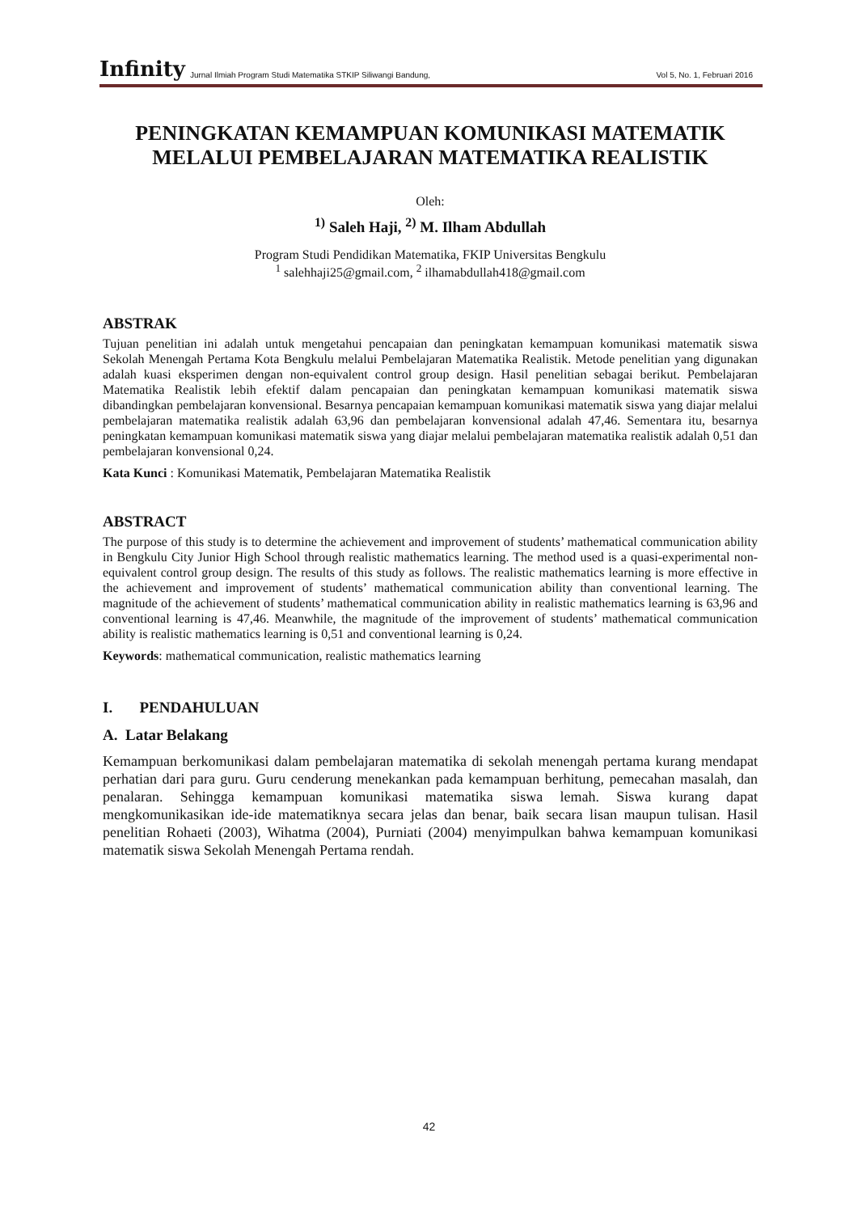Infinity Jurnal Ilmiah Program Studi Matematika STKIP Siliwangi Bandung, Vol 5, No. 1, Februari 2016
PENINGKATAN KEMAMPUAN KOMUNIKASI MATEMATIK MELALUI PEMBELAJARAN MATEMATIKA REALISTIK
Oleh:
<sup>1)</sup> Saleh Haji, <sup>2)</sup> M. Ilham Abdullah
Program Studi Pendidikan Matematika, FKIP Universitas Bengkulu
<sup>1</sup> salehhaji25@gmail.com, <sup>2</sup> ilhamabdullah418@gmail.com
ABSTRAK
Tujuan penelitian ini adalah untuk mengetahui pencapaian dan peningkatan kemampuan komunikasi matematik siswa Sekolah Menengah Pertama Kota Bengkulu melalui Pembelajaran Matematika Realistik. Metode penelitian yang digunakan adalah kuasi eksperimen dengan non-equivalent control group design. Hasil penelitian sebagai berikut. Pembelajaran Matematika Realistik lebih efektif dalam pencapaian dan peningkatan kemampuan komunikasi matematik siswa dibandingkan pembelajaran konvensional. Besarnya pencapaian kemampuan komunikasi matematik siswa yang diajar melalui pembelajaran matematika realistik adalah 63,96 dan pembelajaran konvensional adalah 47,46. Sementara itu, besarnya peningkatan kemampuan komunikasi matematik siswa yang diajar melalui pembelajaran matematika realistik adalah 0,51 dan pembelajaran konvensional 0,24.
Kata Kunci : Komunikasi Matematik, Pembelajaran Matematika Realistik
ABSTRACT
The purpose of this study is to determine the achievement and improvement of students’ mathematical communication ability in Bengkulu City Junior High School through realistic mathematics learning. The method used is a quasi-experimental non-equivalent control group design. The results of this study as follows. The realistic mathematics learning is more effective in the achievement and improvement of students’ mathematical communication ability than conventional learning. The magnitude of the achievement of students’ mathematical communication ability in realistic mathematics learning is 63,96 and conventional learning is 47,46. Meanwhile, the magnitude of the improvement of students’ mathematical communication ability is realistic mathematics learning is 0,51 and conventional learning is 0,24.
Keywords: mathematical communication, realistic mathematics learning
I. PENDAHULUAN
A. Latar Belakang
Kemampuan berkomunikasi dalam pembelajaran matematika di sekolah menengah pertama kurang mendapat perhatian dari para guru. Guru cenderung menekankan pada kemampuan berhitung, pemecahan masalah, dan penalaran. Sehingga kemampuan komunikasi matematika siswa lemah. Siswa kurang dapat mengkomunikasikan ide-ide matematiknya secara jelas dan benar, baik secara lisan maupun tulisan. Hasil penelitian Rohaeti (2003), Wihatma (2004), Purniati (2004) menyimpulkan bahwa kemampuan komunikasi matematik siswa Sekolah Menengah Pertama rendah.
42